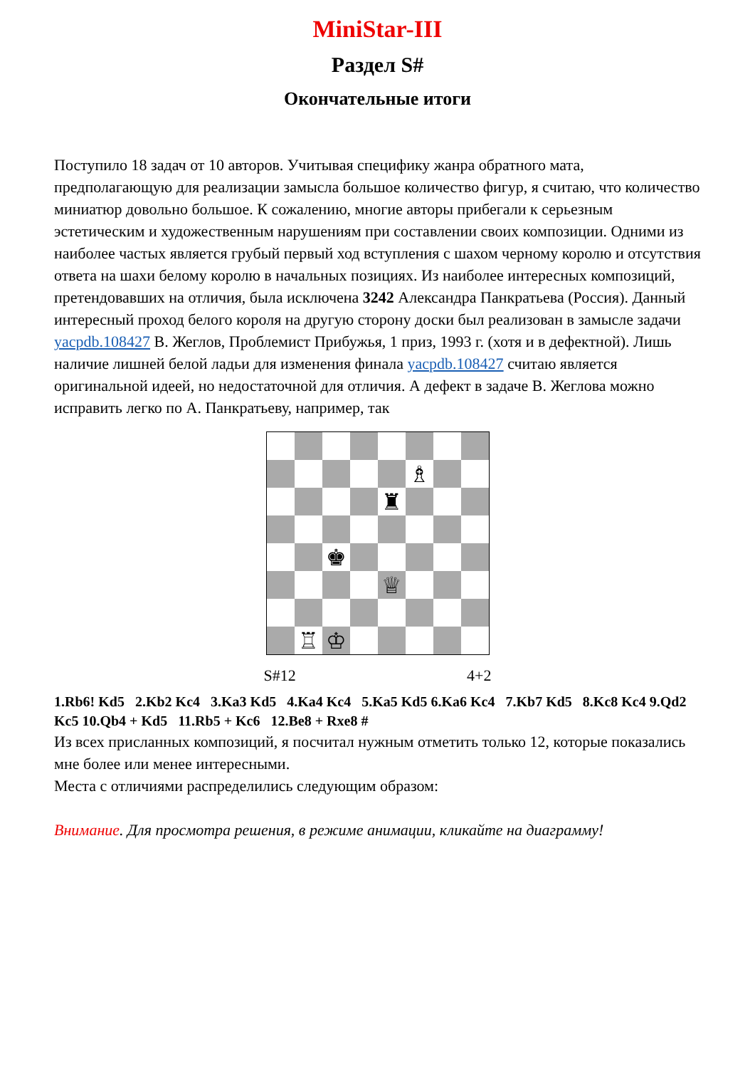MiniStar-III
Раздел S#
Окончательные итоги
Поступило 18 задач от 10 авторов. Учитывая специфику жанра обратного мата, предполагающую для реализации замысла большое количество фигур, я считаю, что количество миниатюр довольно большое. К сожалению, многие авторы прибегали к серьезным эстетическим и художественным нарушениям при составлении своих композиции. Одними из наиболее частых является грубый первый ход вступления с шахом черному королю и отсутствия ответа на шахи белому королю в начальных позициях. Из наиболее интересных композиций, претендовавших на отличия, была исключена 3242 Александра Панкратьева (Россия). Данный интересный проход белого короля на другую сторону доски был реализован в замысле задачи yacpdb.108427 В. Жеглов, Проблемист Прибужья, 1 приз, 1993 г. (хотя и в дефектной). Лишь наличие лишней белой ладьи для изменения финала yacpdb.108427 считаю является оригинальной идеей, но недостаточной для отличия. А дефект в задаче В. Жеглова можно исправить легко по А. Панкратьеву, например, так
♗
♜
♚
♕
♖
♔
S#12 4+2
1.Rb6! Kd5 2.Kb2 Kc4 3.Ka3 Kd5 4.Ka4 Kc4 5.Ka5 Kd5 6.Ka6 Kc4 7.Kb7 Kd5 8.Kc8 Kc4 9.Qd2 Kc5 10.Qb4 + Kd5 11.Rb5 + Kc6 12.Be8 + Rxe8 #
Из всех присланных композиций, я посчитал нужным отметить только 12, которые показались мне более или менее интересными.
Места с отличиями распределились следующим образом:
Внимание. Для просмотра решения, в режиме анимации, кликайте на диаграмму!